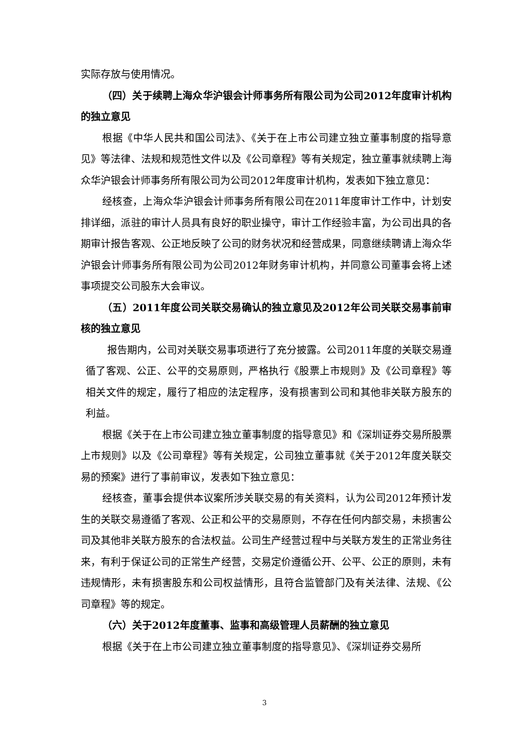实际存放与使用情况。
（四）关于续聘上海众华沪银会计师事务所有限公司为公司2012年度审计机构的独立意见
根据《中华人民共和国公司法》、《关于在上市公司建立独立董事制度的指导意见》等法律、法规和规范性文件以及《公司章程》等有关规定，独立董事就续聘上海众华沪银会计师事务所有限公司为公司2012年度审计机构，发表如下独立意见：
经核查，上海众华沪银会计师事务所有限公司在2011年度审计工作中，计划安排详细，派驻的审计人员具有良好的职业操守，审计工作经验丰富，为公司出具的各期审计报告客观、公正地反映了公司的财务状况和经营成果，同意继续聘请上海众华沪银会计师事务所有限公司为公司2012年财务审计机构，并同意公司董事会将上述事项提交公司股东大会审议。
（五）2011年度公司关联交易确认的独立意见及2012年公司关联交易事前审核的独立意见
报告期内，公司对关联交易事项进行了充分披露。公司2011年度的关联交易遵循了客观、公正、公平的交易原则，严格执行《股票上市规则》及《公司章程》等相关文件的规定，履行了相应的法定程序，没有损害到公司和其他非关联方股东的利益。
根据《关于在上市公司建立独立董事制度的指导意见》和《深圳证券交易所股票上市规则》以及《公司章程》等有关规定，公司独立董事就《关于2012年度关联交易的预案》进行了事前审议，发表如下独立意见：
经核查，董事会提供本议案所涉关联交易的有关资料，认为公司2012年预计发生的关联交易遵循了客观、公正和公平的交易原则，不存在任何内部交易，未损害公司及其他非关联方股东的合法权益。公司生产经营过程中与关联方发生的正常业务往来，有利于保证公司的正常生产经营，交易定价遵循公开、公平、公正的原则，未有违规情形，未有损害股东和公司权益情形，且符合监管部门及有关法律、法规、《公司章程》等的规定。
（六）关于2012年度董事、监事和高级管理人员薪酬的独立意见
根据《关于在上市公司建立独立董事制度的指导意见》、《深圳证券交易所
3